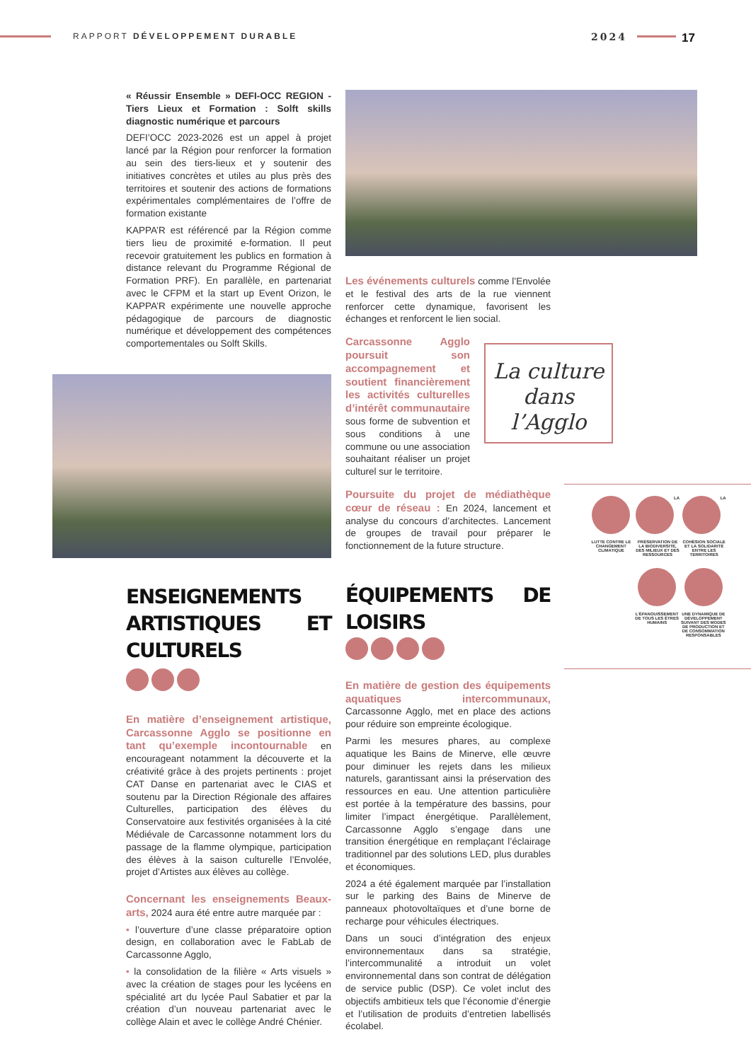RAPPORT DÉVELOPPEMENT DURABLE 2024 17
« Réussir Ensemble » DEFI-OCC REGION - Tiers Lieux et Formation : Solft skills diagnostic numérique et parcours
DEFI’OCC 2023-2026 est un appel à projet lancé par la Région pour renforcer la formation au sein des tiers-lieux et y soutenir des initiatives concrètes et utiles au plus près des territoires et soutenir des actions de formations expérimentales complémentaires de l’offre de formation existante
KAPPA’R est référencé par la Région comme tiers lieu de proximité e-formation. Il peut recevoir gratuitement les publics en formation à distance relevant du Programme Régional de Formation PRF). En parallèle, en partenariat avec le CFPM et la start up Event Orizon, le KAPPA’R expérimente une nouvelle approche pédagogique de parcours de diagnostic numérique et développement des compétences comportementales ou Solft Skills.
ENSEIGNEMENTS ARTISTIQUES ET CULTURELS
En matière d’enseignement artistique, Carcassonne Agglo se positionne en tant qu’exemple incontournable en encourageant notamment la découverte et la créativité grâce à des projets pertinents : projet CAT Danse en partenariat avec le CIAS et soutenu par la Direction Régionale des affaires Culturelles, participation des élèves du Conservatoire aux festivités organisées à la cité Médiévale de Carcassonne notamment lors du passage de la flamme olympique, participation des élèves à la saison culturelle l’Envolée, projet d’Artistes aux élèves au collège.
Concernant les enseignements Beaux-arts, 2024 aura été entre autre marquée par :
• l’ouverture d’une classe préparatoire option design, en collaboration avec le FabLab de Carcassonne Agglo,
• la consolidation de la filière « Arts visuels » avec la création de stages pour les lycéens en spécialité art du lycée Paul Sabatier et par la création d’un nouveau partenariat avec le collège Alain et avec le collège André Chénier.
Les événements culturels comme l’Envolée et le festival des arts de la rue viennent renforcer cette dynamique, favorisent les échanges et renforcent le lien social.
Carcassonne Agglo poursuit son accompagnement et soutient financièrement les activités culturelles d’intérêt communautaire sous forme de subvention et sous conditions à une commune ou une association souhaitant réaliser un projet culturel sur le territoire.
Poursuite du projet de médiathèque cœur de réseau : En 2024, lancement et analyse du concours d’architectes. Lancement de groupes de travail pour préparer le fonctionnement de la future structure.
ÉQUIPEMENTS DE LOISIRS
En matière de gestion des équipements aquatiques intercommunaux, Carcassonne Agglo, met en place des actions pour réduire son empreinte écologique.
Parmi les mesures phares, au complexe aquatique les Bains de Minerve, elle œuvre pour diminuer les rejets dans les milieux naturels, garantissant ainsi la préservation des ressources en eau. Une attention particulière est portée à la température des bassins, pour limiter l’impact énergétique. Parallèlement, Carcassonne Agglo s’engage dans une transition énergétique en remplaçant l’éclairage traditionnel par des solutions LED, plus durables et économiques.
2024 a été également marquée par l’installation sur le parking des Bains de Minerve de panneaux photovoltaïques et d’une borne de recharge pour véhicules électriques.
Dans un souci d’intégration des enjeux environnementaux dans sa stratégie, l’intercommunalité a introduit un volet environnemental dans son contrat de délégation de service public (DSP). Ce volet inclut des objectifs ambitieux tels que l’économie d’énergie et l’utilisation de produits d’entretien labellisés écolabel.
La culture
dans
l’Agglo
LUTTE CONTRE LE CHANGEMENT CLIMATIQUE
LA PRÉSERVATION DE LA BIODIVERSITÉ, DES MILIEUX ET DES RESSOURCES
LA COHÉSION SOCIALE ET LA SOLIDARITÉ ENTRE LES TERRITOIRES
L’ÉPANOUISSEMENT DE TOUS LES ÊTRES HUMAINS
UNE DYNAMIQUE DE DÉVELOPPEMENT SUIVANT DES MODES DE PRODUCTION ET DE CONSOMMATION RESPONSABLES